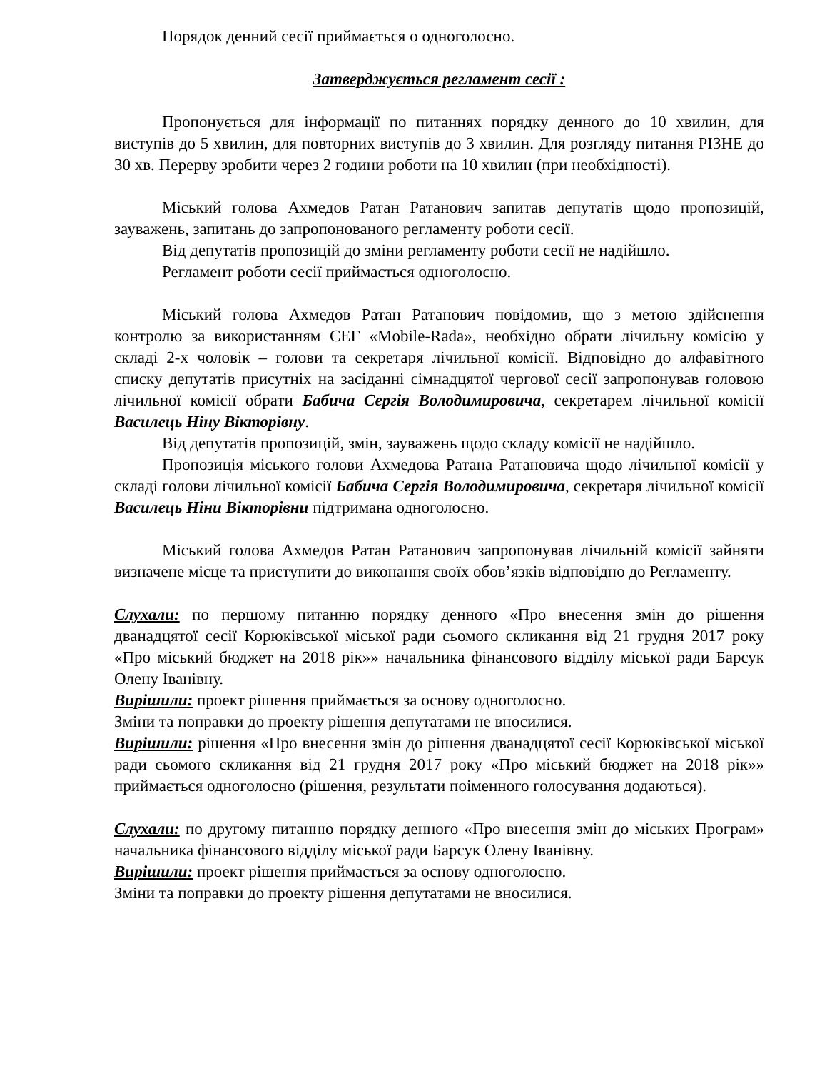Порядок денний сесії приймається о одноголосно.
Затверджується регламент сесії :
Пропонується для інформації по питаннях порядку денного до 10 хвилин, для виступів до 5 хвилин, для повторних виступів до 3 хвилин. Для розгляду питання РІЗНЕ до 30 хв. Перерву зробити через 2 години роботи на 10 хвилин (при необхідності).
Міський голова Ахмедов Ратан Ратанович запитав депутатів щодо пропозицій, зауважень, запитань до запропонованого регламенту роботи сесії.
Від депутатів пропозицій до зміни регламенту роботи сесії не надійшло.
Регламент роботи сесії приймається одноголосно.
Міський голова Ахмедов Ратан Ратанович повідомив, що з метою здійснення контролю за використанням СЕГ «Mobile-Rada», необхідно обрати лічильну комісію у складі 2-х чоловік – голови та секретаря лічильної комісії. Відповідно до алфавітного списку депутатів присутніх на засіданні сімнадцятої чергової сесії запропонував головою лічильної комісії обрати Бабича Сергія Володимировича, секретарем лічильної комісії Василець Ніну Вікторівну.
Від депутатів пропозицій, змін, зауважень щодо складу комісії не надійшло.
Пропозиція міського голови Ахмедова Ратана Ратановича щодо лічильної комісії у складі голови лічильної комісії Бабича Сергія Володимировича, секретаря лічильної комісії Василець Ніни Вікторівни підтримана одноголосно.
Міський голова Ахмедов Ратан Ратанович запропонував лічильній комісії зайняти визначене місце та приступити до виконання своїх обов’язків відповідно до Регламенту.
Слухали: по першому питанню порядку денного «Про внесення змін до рішення дванадцятої сесії Корюківської міської ради сьомого скликання від 21 грудня 2017 року «Про міський бюджет на 2018 рік»» начальника фінансового відділу міської ради Барсук Олену Іванівну.
Вирішили: проект рішення приймається за основу одноголосно.
Зміни та поправки до проекту рішення депутатами не вносилися.
Вирішили: рішення «Про внесення змін до рішення дванадцятої сесії Корюківської міської ради сьомого скликання від 21 грудня 2017 року «Про міський бюджет на 2018 рік»» приймається одноголосно (рішення, результати поіменного голосування додаються).
Слухали: по другому питанню порядку денного «Про внесення змін до міських Програм» начальника фінансового відділу міської ради Барсук Олену Іванівну.
Вирішили: проект рішення приймається за основу одноголосно.
Зміни та поправки до проекту рішення депутатами не вносилися.